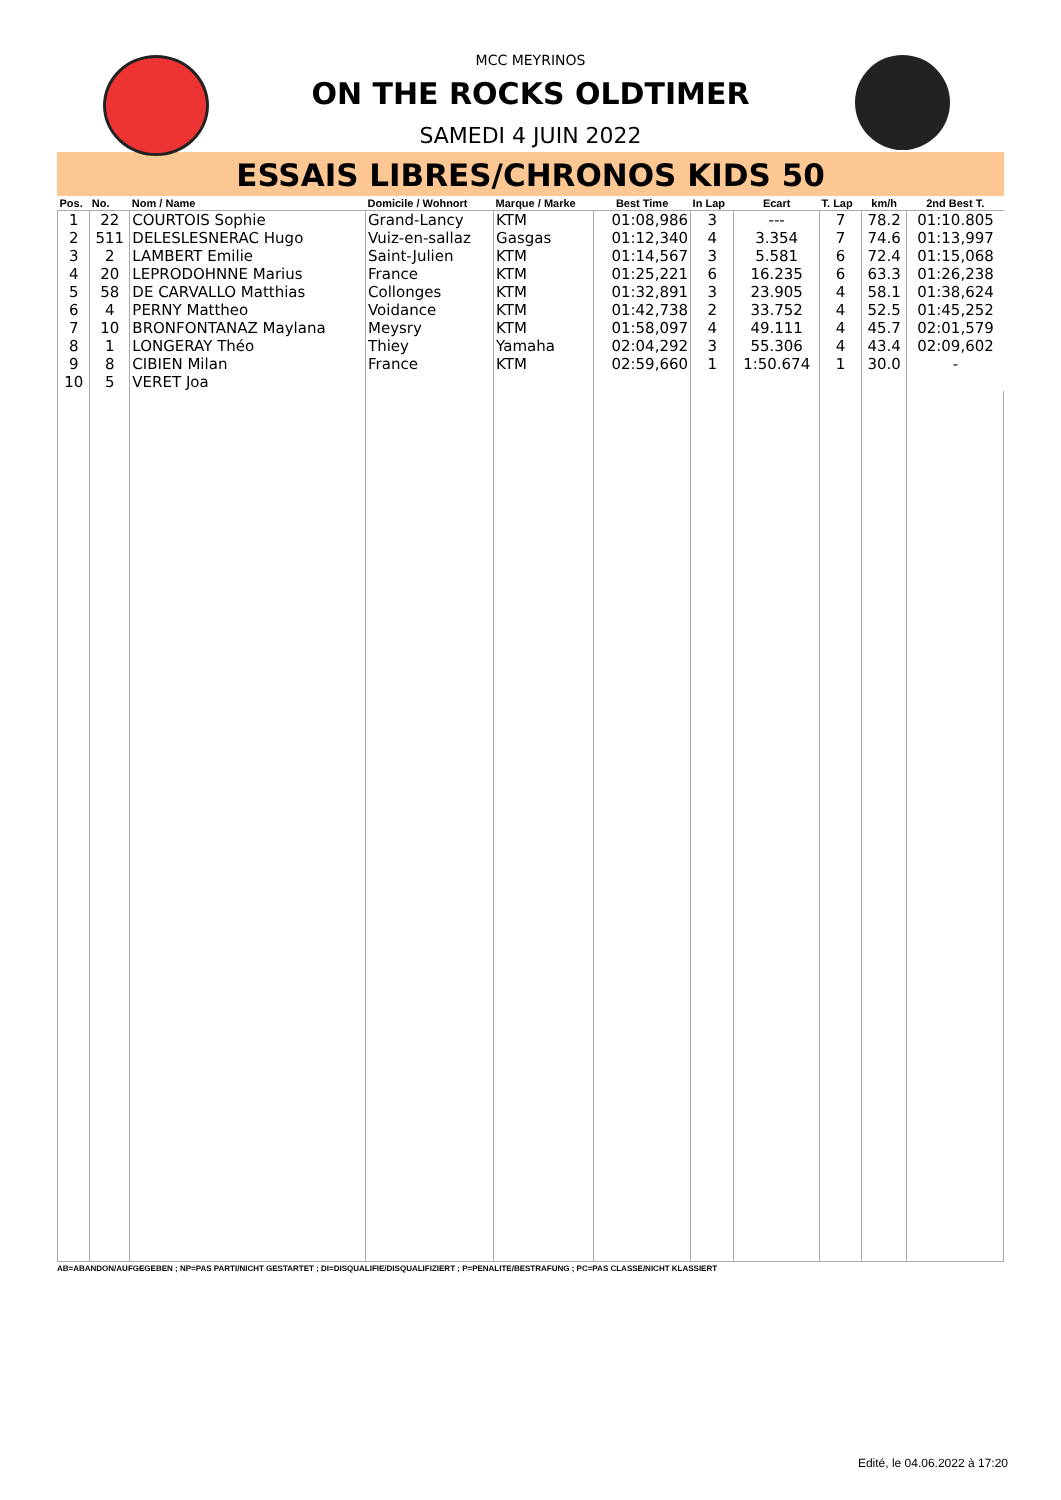MCC MEYRINOS
ON THE ROCKS OLDTIMER
SAMEDI 4 JUIN 2022
ESSAIS LIBRES/CHRONOS KIDS 50
| Pos. | No. | Nom / Name | Domicile / Wohnort | Marque / Marke | Best Time | In Lap | Ecart | T. Lap | km/h | 2nd Best T. |
| --- | --- | --- | --- | --- | --- | --- | --- | --- | --- | --- |
| 1 | 22 | COURTOIS Sophie | Grand-Lancy | KTM | 01:08,986 | 3 | --- | 7 | 78.2 | 01:10.805 |
| 2 | 511 | DELESLESNERAC Hugo | Vuiz-en-sallaz | Gasgas | 01:12,340 | 4 | 3.354 | 7 | 74.6 | 01:13,997 |
| 3 | 2 | LAMBERT Emilie | Saint-Julien | KTM | 01:14,567 | 3 | 5.581 | 6 | 72.4 | 01:15,068 |
| 4 | 20 | LEPRODOHNNE Marius | France | KTM | 01:25,221 | 6 | 16.235 | 6 | 63.3 | 01:26,238 |
| 5 | 58 | DE CARVALLO Matthias | Collonges | KTM | 01:32,891 | 3 | 23.905 | 4 | 58.1 | 01:38,624 |
| 6 | 4 | PERNY Mattheo | Voidance | KTM | 01:42,738 | 2 | 33.752 | 4 | 52.5 | 01:45,252 |
| 7 | 10 | BRONFONTANAZ Maylana | Meysry | KTM | 01:58,097 | 4 | 49.111 | 4 | 45.7 | 02:01,579 |
| 8 | 1 | LONGERAY Théo | Thiey | Yamaha | 02:04,292 | 3 | 55.306 | 4 | 43.4 | 02:09,602 |
| 9 | 8 | CIBIEN Milan | France | KTM | 02:59,660 | 1 | 1:50.674 | 1 | 30.0 | - |
| 10 | 5 | VERET Joa | | | | | | | | |
AB=ABANDON/AUFGEGEBEN ; NP=PAS PARTI/NICHT GESTARTET ; DI=DISQUALIFIE/DISQUALIFIZIERT ; P=PENALITE/BESTRAFUNG ; PC=PAS CLASSE/NICHT KLASSIERT
Edité, le 04.06.2022 à 17:20